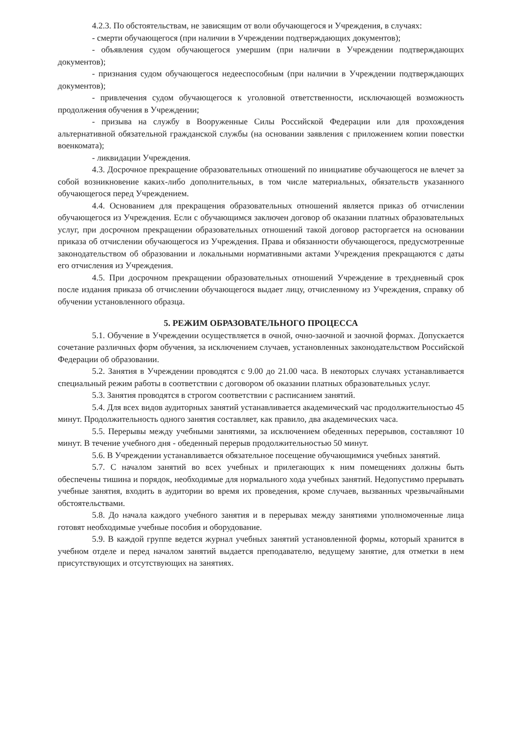4.2.3. По обстоятельствам, не зависящим от воли обучающегося и Учреждения, в случаях:
- смерти обучающегося (при наличии в Учреждении подтверждающих документов);
- объявления судом обучающегося умершим (при наличии в Учреждении подтверждающих документов);
- признания судом обучающегося недееспособным (при наличии в Учреждении подтверждающих документов);
- привлечения судом обучающегося к уголовной ответственности, исключающей возможность продолжения обучения в Учреждении;
- призыва на службу в Вооруженные Силы Российской Федерации или для прохождения альтернативной обязательной гражданской службы (на основании заявления с приложением копии повестки военкомата);
- ликвидации Учреждения.
4.3. Досрочное прекращение образовательных отношений по инициативе обучающегося не влечет за собой возникновение каких-либо дополнительных, в том числе материальных, обязательств указанного обучающегося перед Учреждением.
4.4. Основанием для прекращения образовательных отношений является приказ об отчислении обучающегося из Учреждения. Если с обучающимся заключен договор об оказании платных образовательных услуг, при досрочном прекращении образовательных отношений такой договор расторгается на основании приказа об отчислении обучающегося из Учреждения. Права и обязанности обучающегося, предусмотренные законодательством об образовании и локальными нормативными актами Учреждения прекращаются с даты его отчисления из Учреждения.
4.5. При досрочном прекращении образовательных отношений Учреждение в трехдневный срок после издания приказа об отчислении обучающегося выдает лицу, отчисленному из Учреждения, справку об обучении установленного образца.
5. РЕЖИМ ОБРАЗОВАТЕЛЬНОГО ПРОЦЕССА
5.1. Обучение в Учреждении осуществляется в очной, очно-заочной и заочной формах. Допускается сочетание различных форм обучения, за исключением случаев, установленных законодательством Российской Федерации об образовании.
5.2. Занятия в Учреждении проводятся с 9.00 до 21.00 часа. В некоторых случаях устанавливается специальный режим работы в соответствии с договором об оказании платных образовательных услуг.
5.3. Занятия проводятся в строгом соответствии с расписанием занятий.
5.4. Для всех видов аудиторных занятий устанавливается академический час продолжительностью 45 минут. Продолжительность одного занятия составляет, как правило, два академических часа.
5.5. Перерывы между учебными занятиями, за исключением обеденных перерывов, составляют 10 минут. В течение учебного дня - обеденный перерыв продолжительностью 50 минут.
5.6. В Учреждении устанавливается обязательное посещение обучающимися учебных занятий.
5.7. С началом занятий во всех учебных и прилегающих к ним помещениях должны быть обеспечены тишина и порядок, необходимые для нормального хода учебных занятий. Недопустимо прерывать учебные занятия, входить в аудитории во время их проведения, кроме случаев, вызванных чрезвычайными обстоятельствами.
5.8. До начала каждого учебного занятия и в перерывах между занятиями уполномоченные лица готовят необходимые учебные пособия и оборудование.
5.9. В каждой группе ведется журнал учебных занятий установленной формы, который хранится в учебном отделе и перед началом занятий выдается преподавателю, ведущему занятие, для отметки в нем присутствующих и отсутствующих на занятиях.